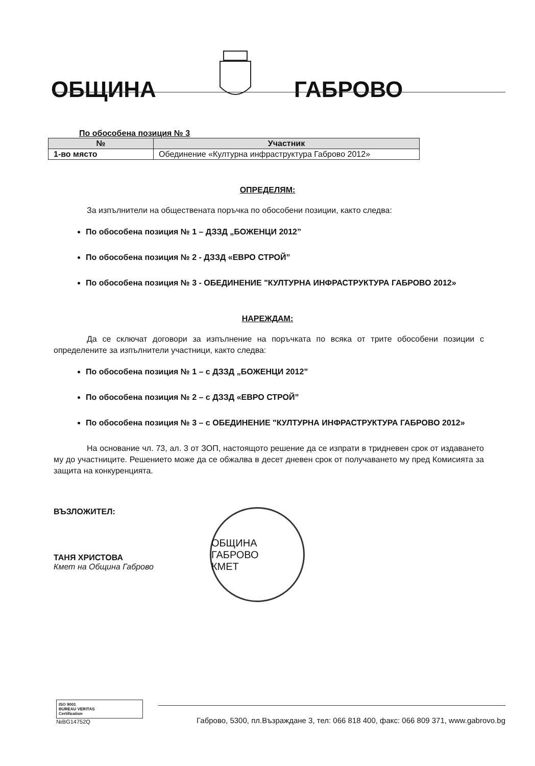ОБЩИНА
ГАБРОВО
По обособена позиция № 3
| № | Участник |
| --- | --- |
| 1-во място | Обединение «Културна инфраструктура Габрово 2012» |
ОПРЕДЕЛЯМ:
За изпълнители на обществената поръчка по обособени позиции, както следва:
По обособена позиция № 1 – ДЗЗД „БОЖЕНЦИ 2012”
По обособена позиция № 2 - ДЗЗД «ЕВРО СТРОЙ”
По обособена позиция № 3 - ОБЕДИНЕНИЕ "КУЛТУРНА ИНФРАСТРУКТУРА ГАБРОВО 2012»
НАРЕЖДАМ:
Да се сключат договори за изпълнение на поръчката по всяка от трите обособени позиции с определените за изпълнители участници, както следва:
По обособена позиция № 1 – с ДЗЗД „БОЖЕНЦИ 2012”
По обособена позиция № 2 – с ДЗЗД «ЕВРО СТРОЙ”
По обособена позиция № 3 – с ОБЕДИНЕНИЕ "КУЛТУРНА ИНФРАСТРУКТУРА ГАБРОВО 2012»
На основание чл. 73, ал. 3 от ЗОП, настоящото решение да се изпрати в тридневен срок от издаването му до участниците. Решението може да се обжалва в десет дневен срок от получаването му пред Комисията за защита на конкуренцията.
ВЪЗЛОЖИТЕЛ:
ТАНЯ ХРИСТОВА
Кмет на Община Габрово
ОБЩИНА ГАБРОВО
КМЕТ
ISO 9001
BUREAU VERITAS
Certification
№BG14752Q
Габрово, 5300, пл.Възраждане 3, тел: 066 818 400, факс: 066 809 371, www.gabrovo.bg